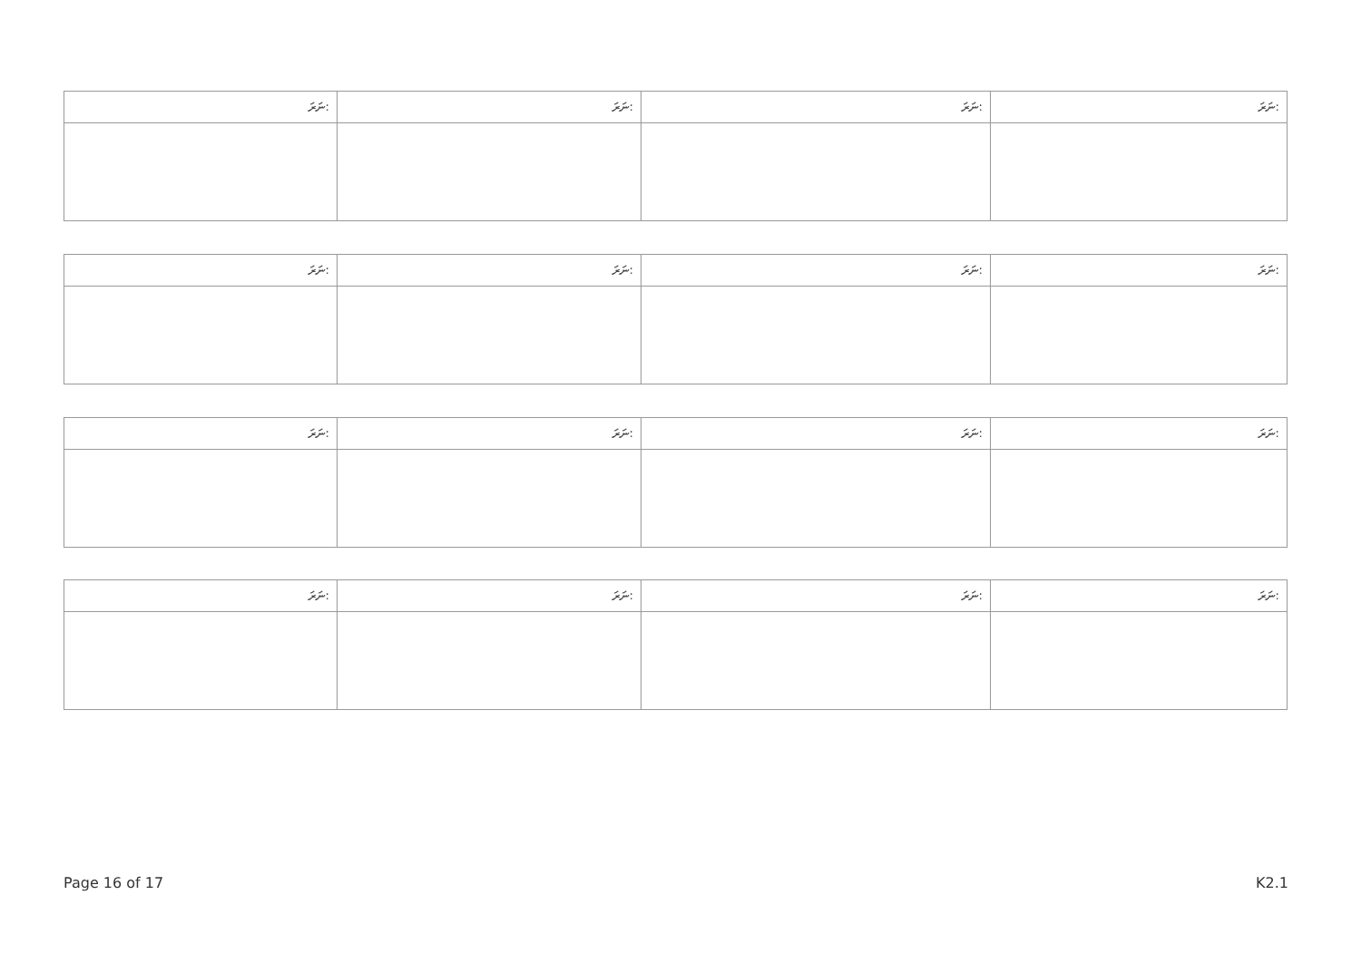| ނަރަ: | ނަރަ: | ނަރަ: | ނަރަ: |
| --- | --- | --- | --- |
| ނަރަ: | ނަރަ: | ނަރަ: | ނަރަ: |
| --- | --- | --- | --- |
| ނަރަ: | ނަރަ: | ނަރަ: | ނަރަ: |
| --- | --- | --- | --- |
| ނަރަ: | ނަރަ: | ނަރަ: | ނަރަ: |
| --- | --- | --- | --- |
Page 16 of 17 K2.1